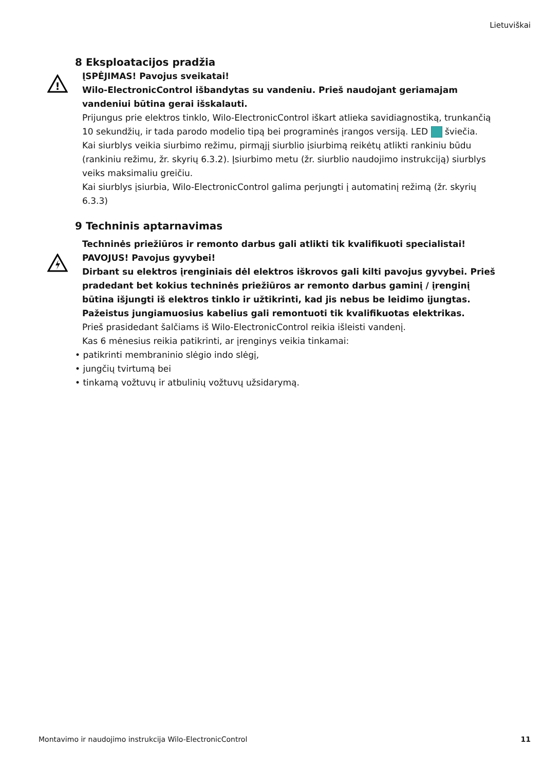Lietuviškai
8 Eksploatacijos pradžia
!
ĮSPĖJIMAS! Pavojus sveikatai!
Wilo-ElectronicControl išbandytas su vandeniu. Prieš naudojant geriamajam vandeniui būtina gerai išskalauti.
Prijungus prie elektros tinklo, Wilo-ElectronicControl iškart atlieka savidiagnostiką, trunkančią 10 sekundžių, ir tada parodo modelio tipą bei programinės įrangos versiją. LED šviečia.
Kai siurblys veikia siurbimo režimu, pirmąjį siurblio įsiurbimą reikėtų atlikti rankiniu būdu (rankiniu režimu, žr. skyrių 6.3.2). Įsiurbimo metu (žr. siurblio naudojimo instrukciją) siurblys veiks maksimaliu greičiu.
Kai siurblys įsiurbia, Wilo-ElectronicControl galima perjungti į automatinį režimą (žr. skyrių 6.3.3)
9 Techninis aptarnavimas
Techninės priežiūros ir remonto darbus gali atlikti tik kvalifikuoti specialistai!
PAVOJUS! Pavojus gyvybei!
Dirbant su elektros įrenginiais dėl elektros iškrovos gali kilti pavojus gyvybei. Prieš pradedant bet kokius techninės priežiūros ar remonto darbus gaminį / įrenginį būtina išjungti iš elektros tinklo ir užtikrinti, kad jis nebus be leidimo įjungtas. Pažeistus jungiamuosius kabelius gali remontuoti tik kvalifikuotas elektrikas.
Prieš prasidedant šalčiams iš Wilo-ElectronicControl reikia išleisti vandenį.
Kas 6 mėnesius reikia patikrinti, ar įrenginys veikia tinkamai:
• patikrinti membraninio slėgio indo slėgį,
• jungčių tvirtumą bei
• tinkamą vožtuvų ir atbulinių vožtuvų užsidarymą.
Montavimo ir naudojimo instrukcija Wilo-ElectronicControl 11